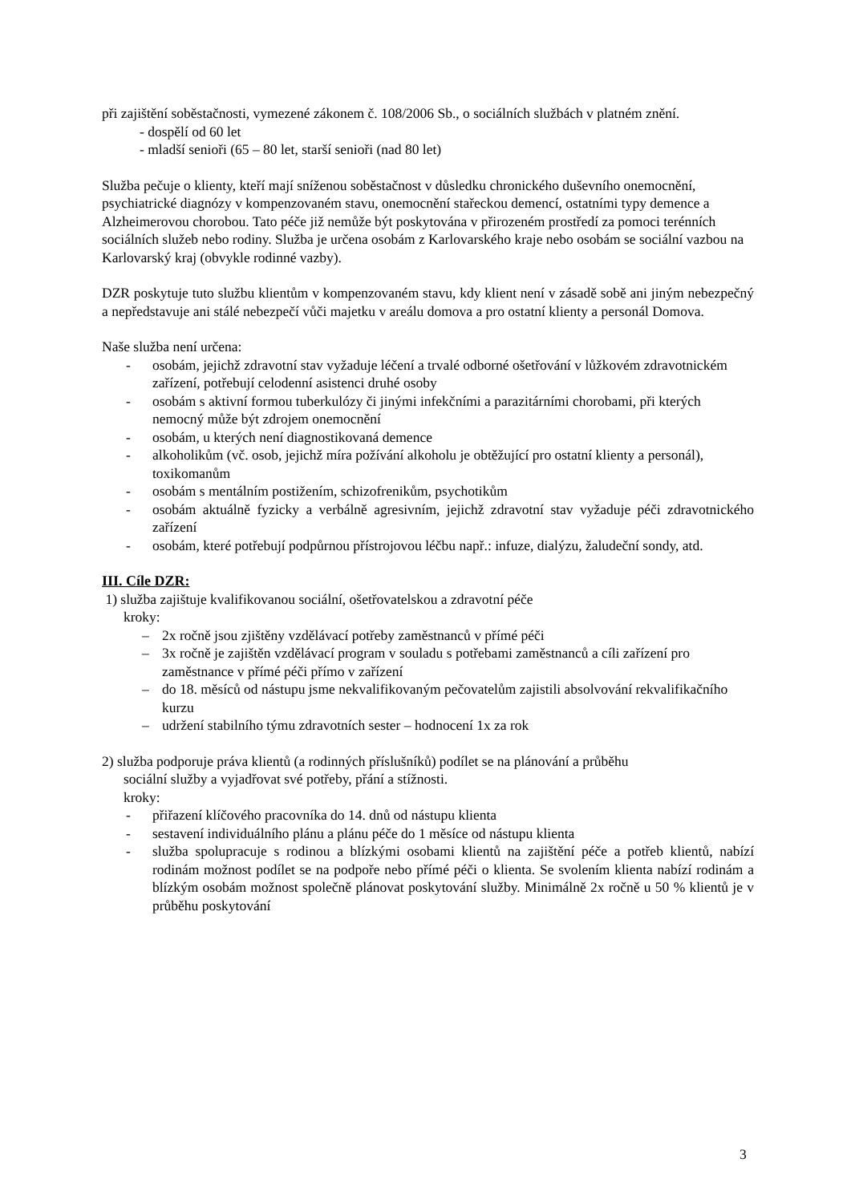při zajištění soběstačnosti, vymezené zákonem č. 108/2006 Sb., o sociálních službách v platném znění.
- dospělí od 60 let
- mladší senioři (65 – 80 let, starší senioři (nad 80 let)
Služba pečuje o klienty, kteří mají sníženou soběstačnost v důsledku chronického duševního onemocnění, psychiatrické diagnózy v kompenzovaném stavu, onemocnění stařeckou demencí, ostatními typy demence a Alzheimerovou chorobou. Tato péče již nemůže být poskytována v přirozeném prostředí za pomoci terénních sociálních služeb nebo rodiny. Služba je určena osobám z Karlovarského kraje nebo osobám se sociální vazbou na Karlovarský kraj (obvykle rodinné vazby).
DZR poskytuje tuto službu klientům v kompenzovaném stavu, kdy klient není v zásadě sobě ani jiným nebezpečný a nepředstavuje ani stálé nebezpečí vůči majetku v areálu domova a pro ostatní klienty a personál Domova.
Naše služba není určena:
- osobám, jejichž zdravotní stav vyžaduje léčení a trvalé odborné ošetřování v lůžkovém zdravotnickém zařízení, potřebují celodenní asistenci druhé osoby
- osobám s aktivní formou tuberkulózy či jinými infekčními a parazitárními chorobami, při kterých nemocný může být zdrojem onemocnění
- osobám, u kterých není diagnostikovaná demence
- alkoholikům (vč. osob, jejichž míra požívání alkoholu je obtěžující pro ostatní klienty a personál), toxikomanům
- osobám s mentálním postižením, schizofrenikům, psychotikům
- osobám aktuálně fyzicky a verbálně agresivním, jejichž zdravotní stav vyžaduje péči zdravotnického zařízení
- osobám, které potřebují podpůrnou přístrojovou léčbu např.: infuze, dialýzu, žaludeční sondy, atd.
III. Cíle DZR:
1) služba zajištuje kvalifikovanou sociální, ošetřovatelskou a zdravotní péče
kroky:
– 2x ročně jsou zjištěny vzdělávací potřeby zaměstnanců v přímé péči
– 3x ročně je zajištěn vzdělávací program v souladu s potřebami zaměstnanců a cíli zařízení pro zaměstnance v přímé péči přímo v zařízení
– do 18. měsíců od nástupu jsme nekvalifikovaným pečovatelům zajistili absolvování rekvalifikačního kurzu
– udržení stabilního týmu zdravotních sester – hodnocení 1x za rok
2) služba podporuje práva klientů (a rodinných příslušníků) podílet se na plánování a průběhu
sociální služby a vyjadřovat své potřeby, přání a stížnosti.
kroky:
- přiřazení klíčového pracovníka do 14. dnů od nástupu klienta
- sestavení individuálního plánu a plánu péče do 1 měsíce od nástupu klienta
- služba spolupracuje s rodinou a blízkými osobami klientů na zajištění péče a potřeb klientů, nabízí rodinám možnost podílet se na podpoře nebo přímé péči o klienta. Se svolením klienta nabízí rodinám a blízkým osobám možnost společně plánovat poskytování služby. Minimálně 2x ročně u 50 % klientů je v průběhu poskytování
3